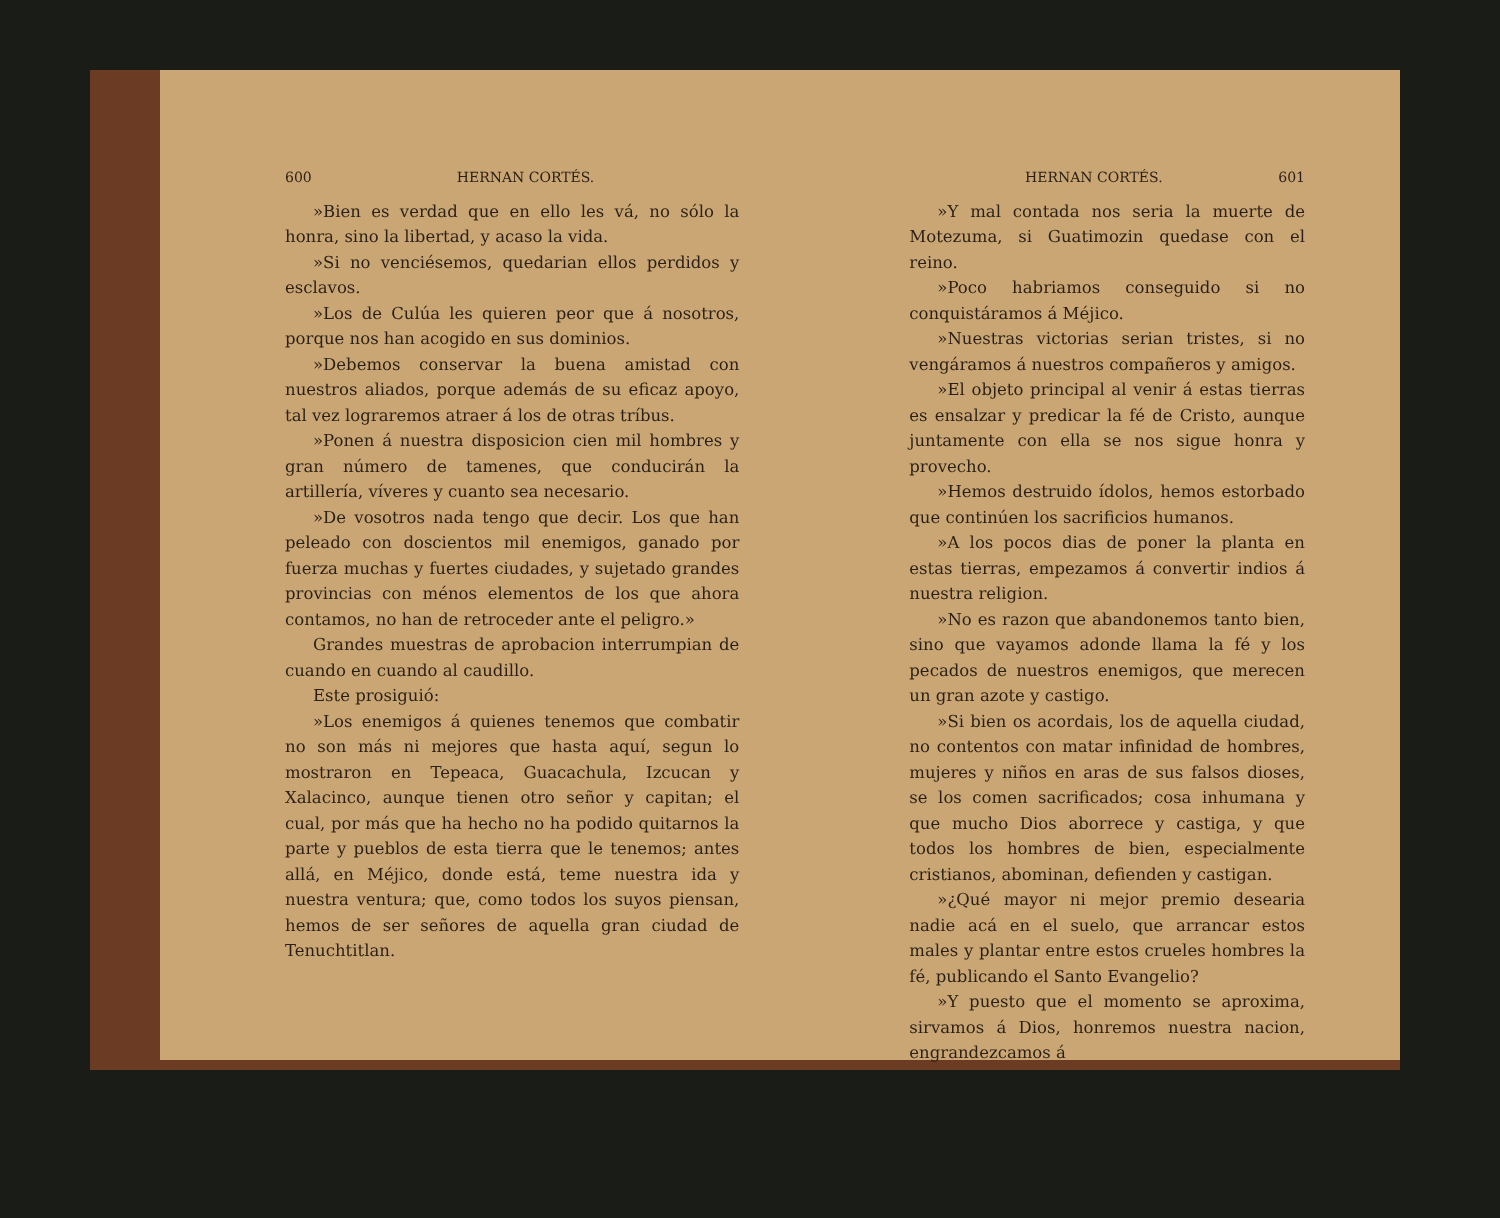600 HERNAN CORTÉS.
»Bien es verdad que en ello les vá, no sólo la honra, sino la libertad, y acaso la vida.
»Si no venciésemos, quedarian ellos perdidos y esclavos.
»Los de Culúa les quieren peor que á nosotros, porque nos han acogido en sus dominios.
»Debemos conservar la buena amistad con nuestros aliados, porque además de su eficaz apoyo, tal vez lograremos atraer á los de otras tríbus.
»Ponen á nuestra disposicion cien mil hombres y gran número de tamenes, que conducirán la artillería, víveres y cuanto sea necesario.
»De vosotros nada tengo que decir. Los que han peleado con doscientos mil enemigos, ganado por fuerza muchas y fuertes ciudades, y sujetado grandes provincias con ménos elementos de los que ahora contamos, no han de retroceder ante el peligro.»
Grandes muestras de aprobacion interrumpian de cuando en cuando al caudillo.
Este prosiguió:
»Los enemigos á quienes tenemos que combatir no son más ni mejores que hasta aquí, segun lo mostraron en Tepeaca, Guacachula, Izcucan y Xalacinco, aunque tienen otro señor y capitan; el cual, por más que ha hecho no ha podido quitarnos la parte y pueblos de esta tierra que le tenemos; antes allá, en Méjico, donde está, teme nuestra ida y nuestra ventura; que, como todos los suyos piensan, hemos de ser señores de aquella gran ciudad de Tenuchtitlan.
HERNAN CORTÉS. 601
»Y mal contada nos seria la muerte de Motezuma, si Guatimozin quedase con el reino.
»Poco habriamos conseguido si no conquistáramos á Méjico.
»Nuestras victorias serian tristes, si no vengáramos á nuestros compañeros y amigos.
»El objeto principal al venir á estas tierras es ensalzar y predicar la fé de Cristo, aunque juntamente con ella se nos sigue honra y provecho.
»Hemos destruido ídolos, hemos estorbado que continúen los sacrificios humanos.
»A los pocos dias de poner la planta en estas tierras, empezamos á convertir indios á nuestra religion.
»No es razon que abandonemos tanto bien, sino que vayamos adonde llama la fé y los pecados de nuestros enemigos, que merecen un gran azote y castigo.
»Si bien os acordais, los de aquella ciudad, no contentos con matar infinidad de hombres, mujeres y niños en aras de sus falsos dioses, se los comen sacrificados; cosa inhumana y que mucho Dios aborrece y castiga, y que todos los hombres de bien, especialmente cristianos, abominan, defienden y castigan.
»¿Qué mayor ni mejor premio desearia nadie acá en el suelo, que arrancar estos males y plantar entre estos crueles hombres la fé, publicando el Santo Evangelio?
»Y puesto que el momento se aproxima, sirvamos á Dios, honremos nuestra nacion, engrandezcamos á